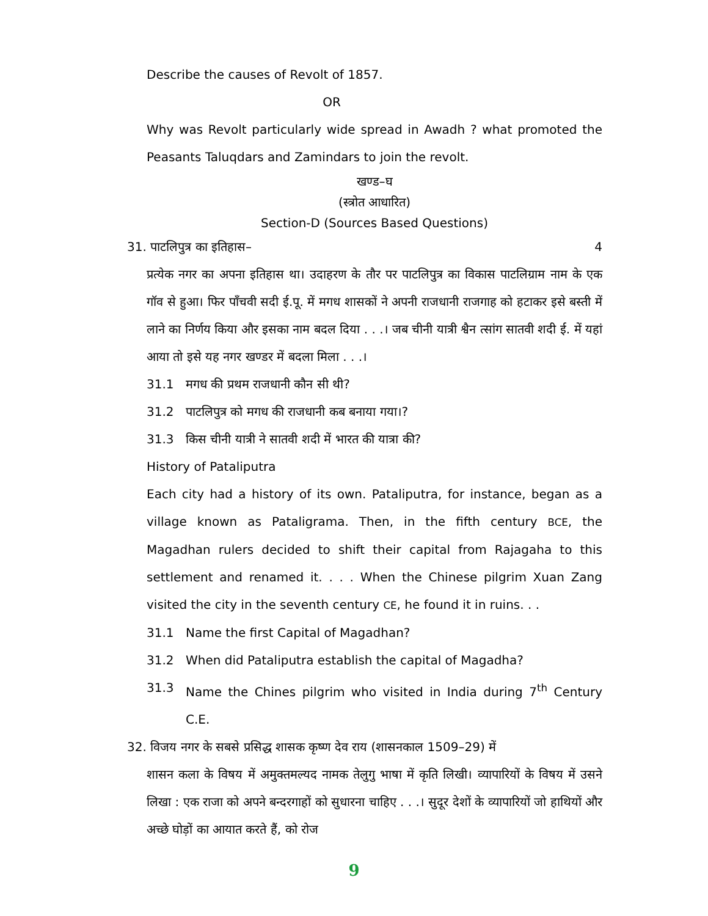Describe the causes of Revolt of 1857.
OR
Why was Revolt particularly wide spread in Awadh ? what promoted the Peasants Taluqdars and Zamindars to join the revolt.
खण्ड–घ
(स्त्रोत आधारित)
Section-D (Sources Based Questions)
31. पाटलिपुत्र का इतिहास– 4
प्रत्येक नगर का अपना इतिहास था। उदाहरण के तौर पर पाटलिपुत्र का विकास पाटलिग्राम नाम के एक गॉव से हुआ। फिर पाँचवी सदी ई.पू. में मगध शासकों ने अपनी राजधानी राजगाह को हटाकर इसे बस्ती में लाने का निर्णय किया और इसका नाम बदल दिया . . .। जब चीनी यात्री श्वैन त्सांग सातवी शदी ई. में यहां आया तो इसे यह नगर खण्डर में बदला मिला . . .।
31.1 मगध की प्रथम राजधानी कौन सी थी?
31.2 पाटलिपुत्र को मगध की राजधानी कब बनाया गया।?
31.3 किस चीनी यात्री ने सातवी शदी में भारत की यात्रा की?
History of Pataliputra
Each city had a history of its own. Pataliputra, for instance, began as a village known as Pataligrama. Then, in the fifth century BCE, the Magadhan rulers decided to shift their capital from Rajagaha to this settlement and renamed it. . . . When the Chinese pilgrim Xuan Zang visited the city in the seventh century CE, he found it in ruins. . .
31.1 Name the first Capital of Magadhan?
31.2 When did Pataliputra establish the capital of Magadha?
31.3 Name the Chines pilgrim who visited in India during 7<sup>th</sup> Century C.E.
32. विजय नगर के सबसे प्रसिद्ध शासक कृष्ण देव राय (शासनकाल 1509–29) में
शासन कला के विषय में अमुक्तमल्यद नामक तेलुगु भाषा में कृति लिखी। व्यापारियों के विषय में उसने लिखा : एक राजा को अपने बन्दरगाहों को सुधारना चाहिए . . .। सुदूर देशों के व्यापारियों जो हाथियों और अच्छे घोड़ों का आयात करते हैं, को रोज
9